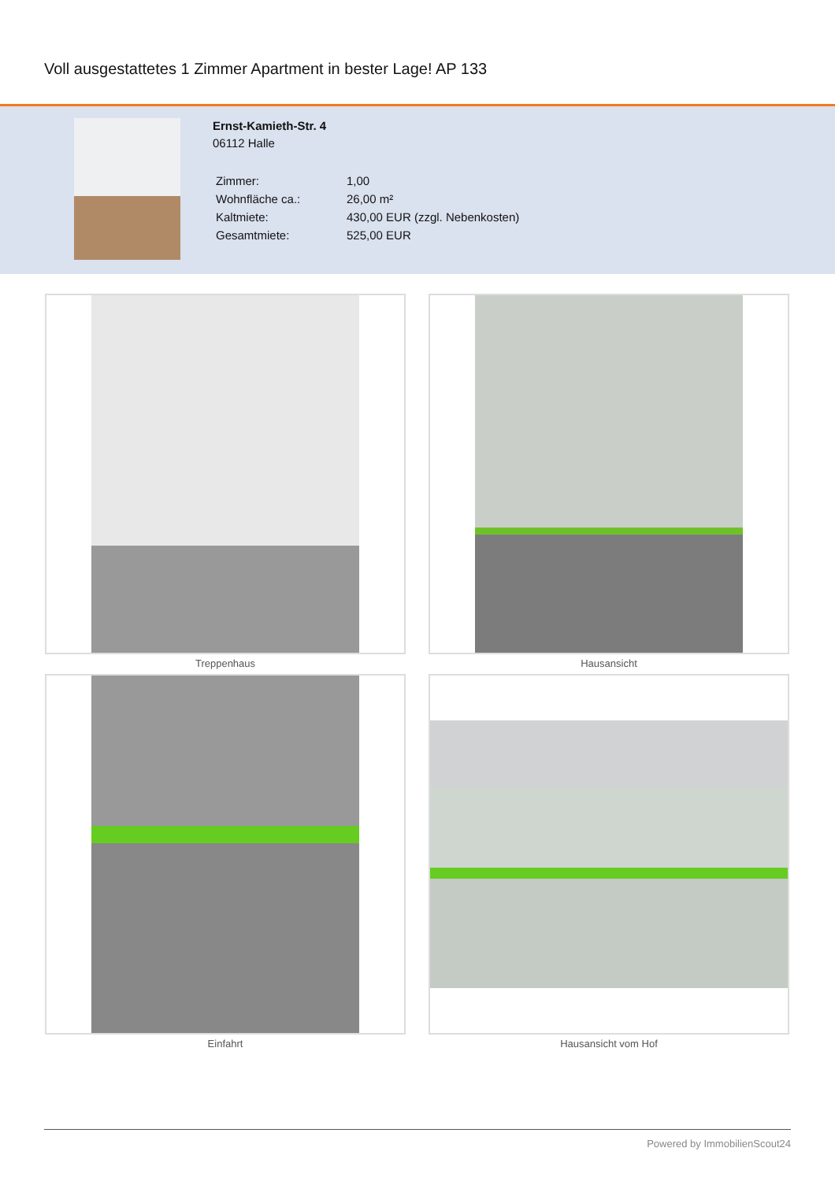Voll ausgestattetes 1 Zimmer Apartment in bester Lage! AP 133
Ernst-Kamieth-Str. 4
06112 Halle
| Zimmer: | 1,00 |
| Wohnfläche ca.: | 26,00 m² |
| Kaltmiete: | 430,00 EUR (zzgl. Nebenkosten) |
| Gesamtmiete: | 525,00 EUR |
Treppenhaus
Hausansicht
Einfahrt
Hausansicht vom Hof
Powered by ImmobilienScout24